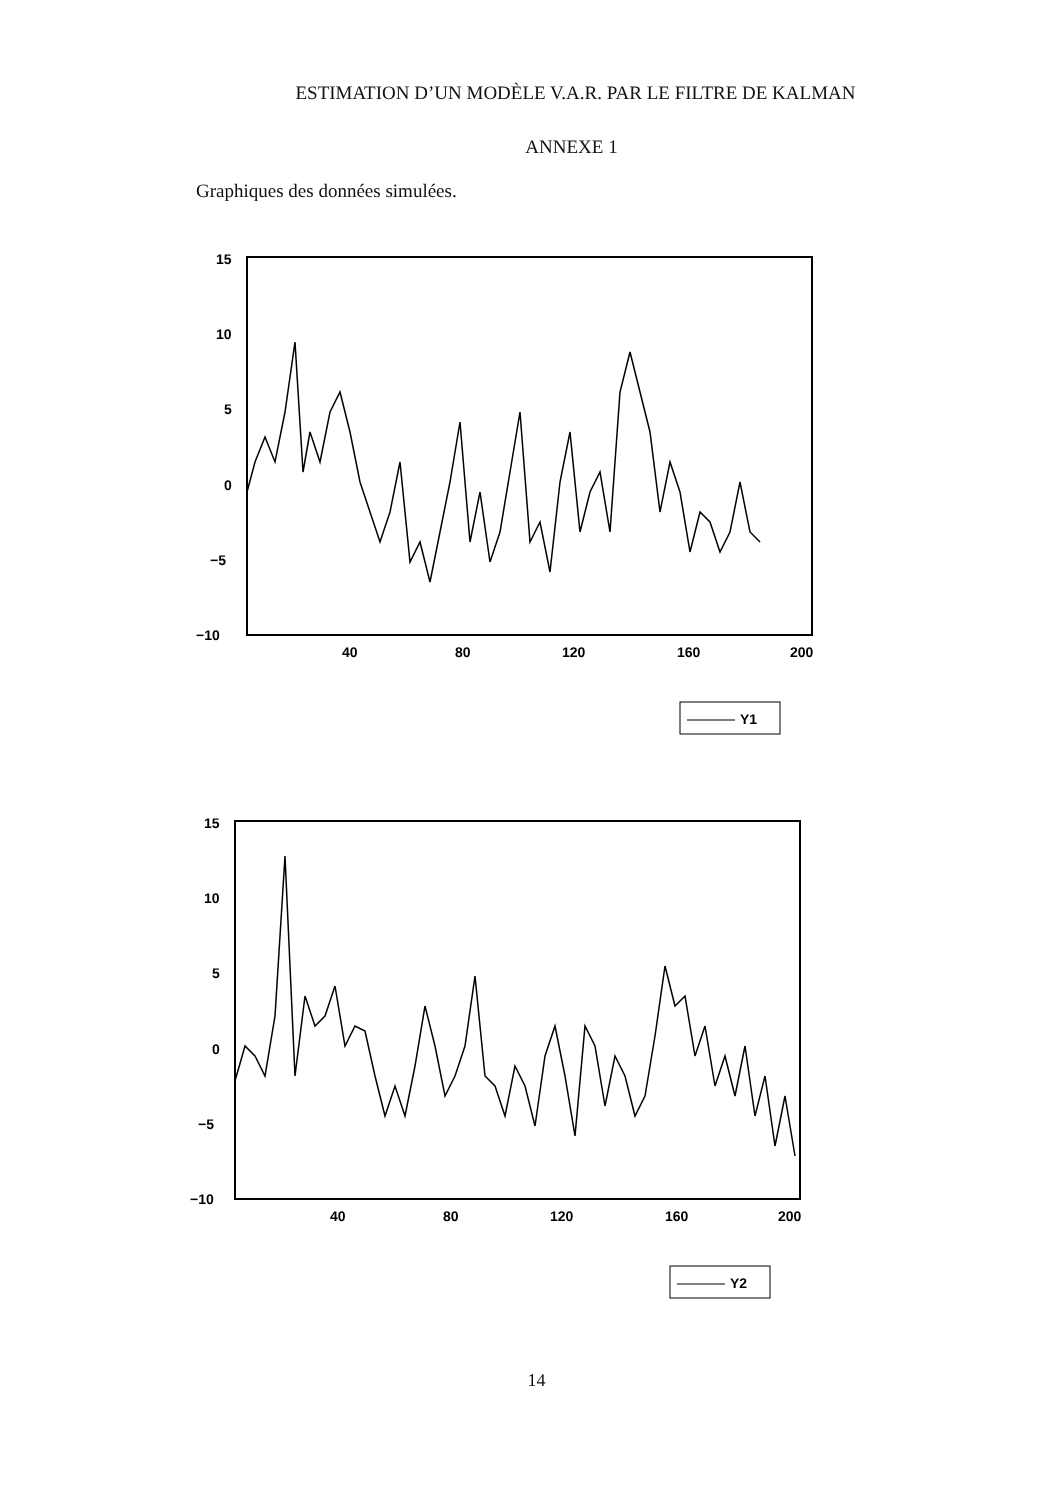ESTIMATION D’UN MODÈLE V.A.R. PAR LE FILTRE DE KALMAN
ANNEXE 1
Graphiques des données simulées.
15
10
5
0
−5
−10
40
80
120
160
200
Y1
15
10
5
0
−5
−10
40
80
120
160
200
Y2
14